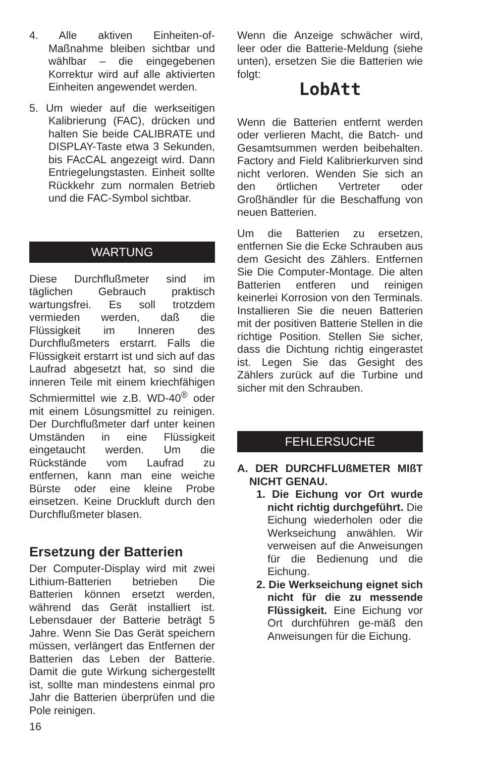4. Alle aktiven Einheiten-of-Maßnahme bleiben sichtbar und wählbar – die eingegebenen Korrektur wird auf alle aktivierten Einheiten angewendet werden.
5. Um wieder auf die werkseitigen Kalibrierung (FAC), drücken und halten Sie beide CALIBRATE und DISPLAY-Taste etwa 3 Sekunden, bis FAcCAL angezeigt wird. Dann Entriegelungstasten. Einheit sollte Rückkehr zum normalen Betrieb und die FAC-Symbol sichtbar.
WARTUNG
Diese Durchflußmeter sind im täglichen Gebrauch praktisch wartungsfrei. Es soll trotzdem vermieden werden, daß die Flüssigkeit im Inneren des Durchflußmeters erstarrt. Falls die Flüssigkeit erstarrt ist und sich auf das Laufrad abgesetzt hat, so sind die inneren Teile mit einem kriechfähigen Schmiermittel wie z.B. WD-40<sup>®</sup> oder mit einem Lösungsmittel zu reinigen. Der Durchflußmeter darf unter keinen Umständen in eine Flüssigkeit eingetaucht werden. Um die Rückstände vom Laufrad zu entfernen, kann man eine weiche Bürste oder eine kleine Probe einsetzen. Keine Druckluft durch den Durchflußmeter blasen.
Ersetzung der Batterien
Der Computer-Display wird mit zwei Lithium-Batterien betrieben Die Batterien können ersetzt werden, während das Gerät installiert ist. Lebensdauer der Batterie beträgt 5 Jahre. Wenn Sie Das Gerät speichern müssen, verlängert das Entfernen der Batterien das Leben der Batterie. Damit die gute Wirkung sichergestellt ist, sollte man mindestens einmal pro Jahr die Batterien überprüfen und die Pole reinigen.
Wenn die Anzeige schwächer wird, leer oder die Batterie-Meldung (siehe unten), ersetzen Sie die Batterien wie folgt:
LobAtt
Wenn die Batterien entfernt werden oder verlieren Macht, die Batch- und Gesamtsummen werden beibehalten. Factory and Field Kalibrierkurven sind nicht verloren. Wenden Sie sich an den örtlichen Vertreter oder Großhändler für die Beschaffung von neuen Batterien.
Um die Batterien zu ersetzen, entfernen Sie die Ecke Schrauben aus dem Gesicht des Zählers. Entfernen Sie Die Computer-Montage. Die alten Batterien entferen und reinigen keinerlei Korrosion von den Terminals. Installieren Sie die neuen Batterien mit der positiven Batterie Stellen in die richtige Position. Stellen Sie sicher, dass die Dichtung richtig eingerastet ist. Legen Sie das Gesight des Zählers zurück auf die Turbine und sicher mit den Schrauben.
FEHLERSUCHE
A. DER DURCHFLUßMETER MIßT NICHT GENAU.
1. Die Eichung vor Ort wurde nicht richtig durchgeführt. Die Eichung wiederholen oder die Werkseichung anwählen. Wir verweisen auf die Anweisungen für die Bedienung und die Eichung.
2. Die Werkseichung eignet sich nicht für die zu messende Flüssigkeit. Eine Eichung vor Ort durchführen ge-mäß den Anweisungen für die Eichung.
16